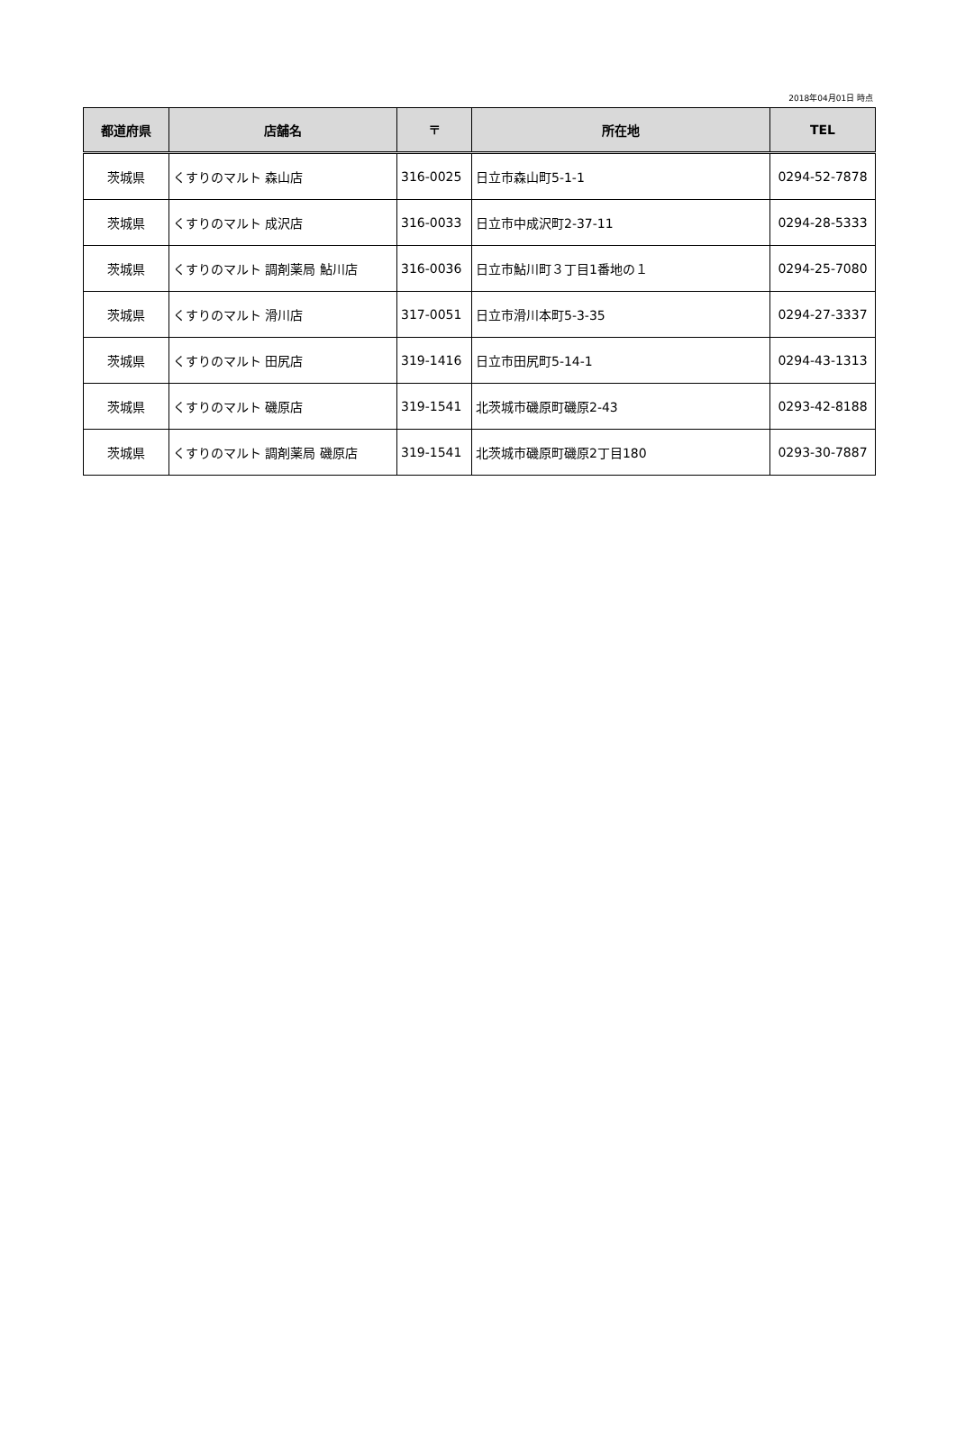2018年04月01日 時点
| 都道府県 | 店舗名 | 〒 | 所在地 | TEL |
| --- | --- | --- | --- | --- |
| 茨城県 | くすりのマルト 森山店 | 316-0025 | 日立市森山町5-1-1 | 0294-52-7878 |
| 茨城県 | くすりのマルト 成沢店 | 316-0033 | 日立市中成沢町2-37-11 | 0294-28-5333 |
| 茨城県 | くすりのマルト 調剤薬局 鮎川店 | 316-0036 | 日立市鮎川町３丁目1番地の１ | 0294-25-7080 |
| 茨城県 | くすりのマルト 滑川店 | 317-0051 | 日立市滑川本町5-3-35 | 0294-27-3337 |
| 茨城県 | くすりのマルト 田尻店 | 319-1416 | 日立市田尻町5-14-1 | 0294-43-1313 |
| 茨城県 | くすりのマルト 磯原店 | 319-1541 | 北茨城市磯原町磯原2-43 | 0293-42-8188 |
| 茨城県 | くすりのマルト 調剤薬局 磯原店 | 319-1541 | 北茨城市磯原町磯原2丁目180 | 0293-30-7887 |